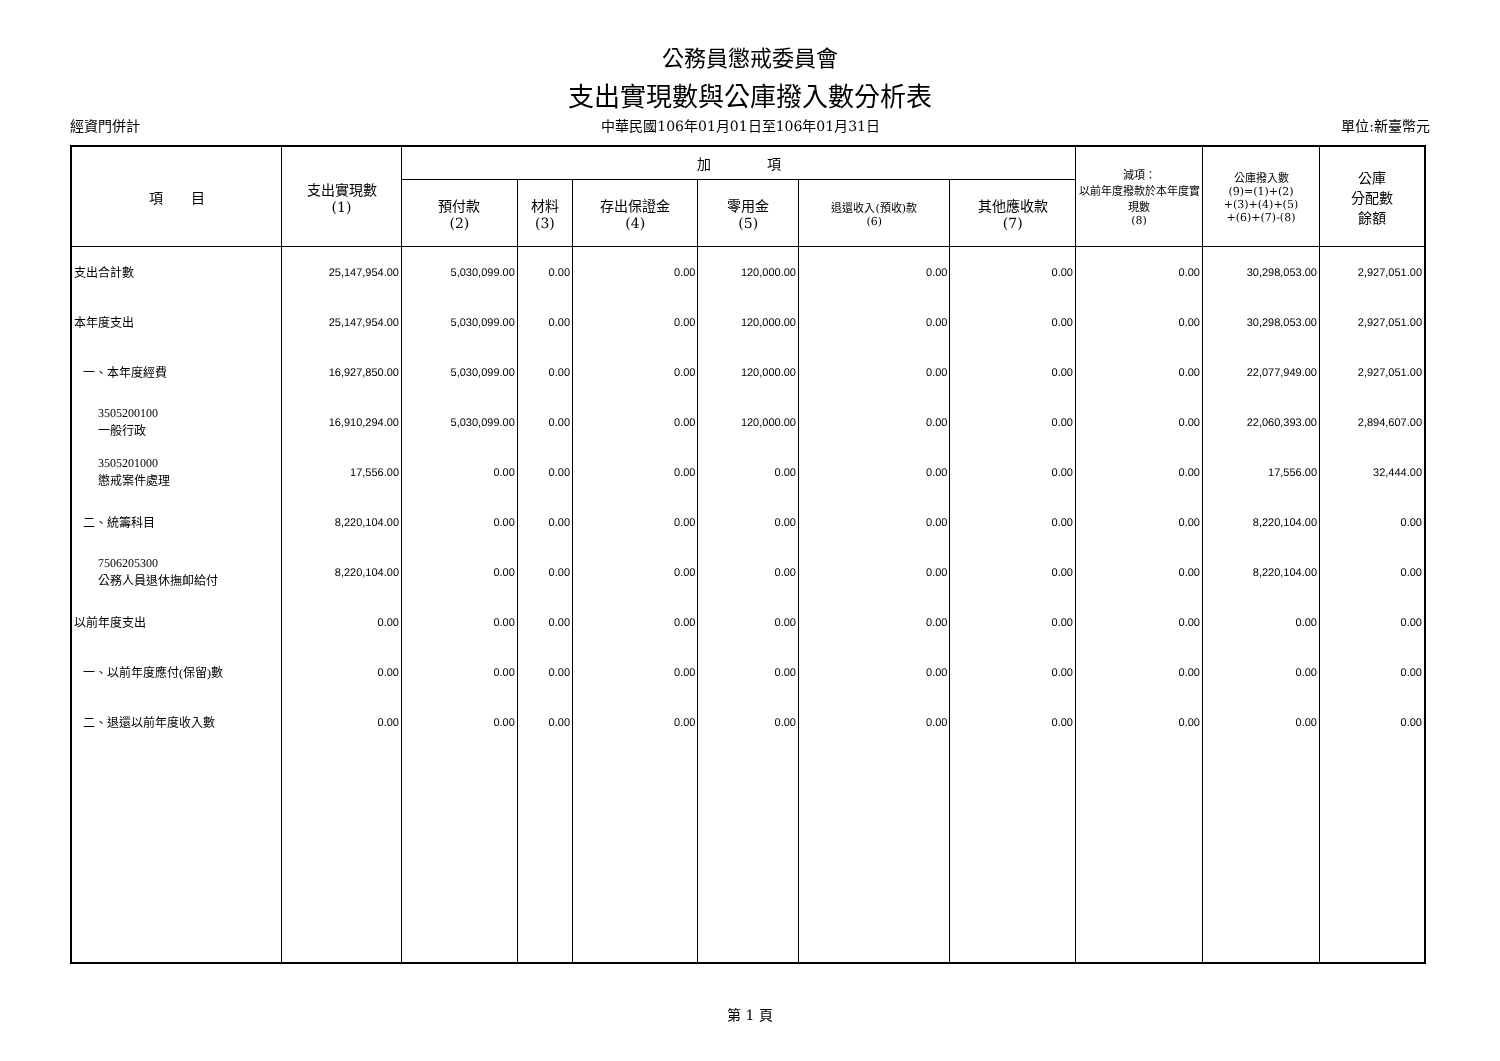公務員懲戒委員會
支出實現數與公庫撥入數分析表
經資門併計 中華民國106年01月01日至106年01月31日 單位:新臺幣元
| 項 目 | 支出實現數 (1) | 加 項 | | | | | | 減項： 以前年度撥款於本年度實現數 (8) | 公庫撥入數 (9)=(1)+(2) +(3)+(4)+(5) +(6)+(7)-(8) | 公庫 分配數 餘額 |
| --- | --- | --- | --- | --- | --- | --- | --- | --- | --- | --- |
| | | 預付款 (2) | 材料 (3) | 存出保證金 (4) | 零用金 (5) | 退還收入(預收)款 (6) | 其他應收款 (7) | | | |
| 支出合計數 | 25,147,954.00 | 5,030,099.00 | 0.00 | 0.00 | 120,000.00 | 0.00 | 0.00 | 0.00 | 30,298,053.00 | 2,927,051.00 |
| 本年度支出 | 25,147,954.00 | 5,030,099.00 | 0.00 | 0.00 | 120,000.00 | 0.00 | 0.00 | 0.00 | 30,298,053.00 | 2,927,051.00 |
| 一、本年度經費 | 16,927,850.00 | 5,030,099.00 | 0.00 | 0.00 | 120,000.00 | 0.00 | 0.00 | 0.00 | 22,077,949.00 | 2,927,051.00 |
| 3505200100 一般行政 | 16,910,294.00 | 5,030,099.00 | 0.00 | 0.00 | 120,000.00 | 0.00 | 0.00 | 0.00 | 22,060,393.00 | 2,894,607.00 |
| 3505201000 懲戒案件處理 | 17,556.00 | 0.00 | 0.00 | 0.00 | 0.00 | 0.00 | 0.00 | 0.00 | 17,556.00 | 32,444.00 |
| 二、統籌科目 | 8,220,104.00 | 0.00 | 0.00 | 0.00 | 0.00 | 0.00 | 0.00 | 0.00 | 8,220,104.00 | 0.00 |
| 7506205300 公務人員退休撫卹給付 | 8,220,104.00 | 0.00 | 0.00 | 0.00 | 0.00 | 0.00 | 0.00 | 0.00 | 8,220,104.00 | 0.00 |
| 以前年度支出 | 0.00 | 0.00 | 0.00 | 0.00 | 0.00 | 0.00 | 0.00 | 0.00 | 0.00 | 0.00 |
| 一、以前年度應付(保留)數 | 0.00 | 0.00 | 0.00 | 0.00 | 0.00 | 0.00 | 0.00 | 0.00 | 0.00 | 0.00 |
| 二、退還以前年度收入數 | 0.00 | 0.00 | 0.00 | 0.00 | 0.00 | 0.00 | 0.00 | 0.00 | 0.00 | 0.00 |
第 1 頁